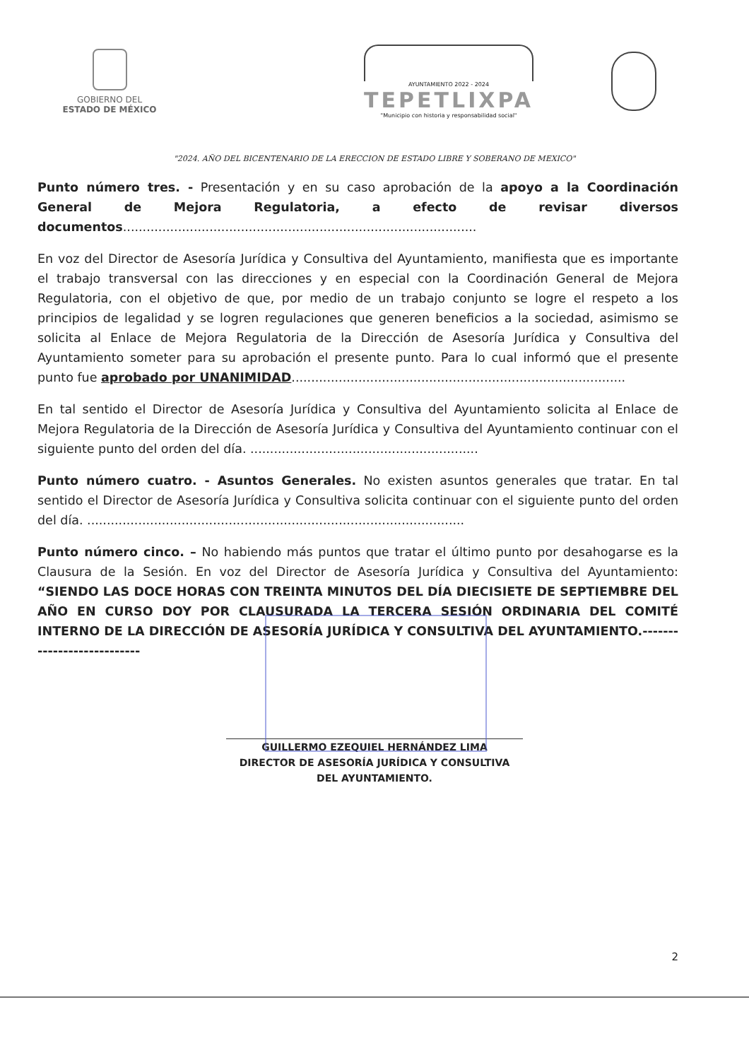GOBIERNO DEL
ESTADO DE MÉXICO
AYUNTAMIENTO 2022 - 2024
TEPETLIXPA
"Municipio con historia y responsabilidad social"
"2024. AÑO DEL BICENTENARIO DE LA ERECCION DE ESTADO LIBRE Y SOBERANO DE MEXICO"
Punto número tres. - Presentación y en su caso aprobación de la apoyo a la Coordinación General de Mejora Regulatoria, a efecto de revisar diversos documentos..........................................................................................
En voz del Director de Asesoría Jurídica y Consultiva del Ayuntamiento, manifiesta que es importante el trabajo transversal con las direcciones y en especial con la Coordinación General de Mejora Regulatoria, con el objetivo de que, por medio de un trabajo conjunto se logre el respeto a los principios de legalidad y se logren regulaciones que generen beneficios a la sociedad, asimismo se solicita al Enlace de Mejora Regulatoria de la Dirección de Asesoría Jurídica y Consultiva del Ayuntamiento someter para su aprobación el presente punto. Para lo cual informó que el presente punto fue aprobado por UNANIMIDAD.....................................................................................
En tal sentido el Director de Asesoría Jurídica y Consultiva del Ayuntamiento solicita al Enlace de Mejora Regulatoria de la Dirección de Asesoría Jurídica y Consultiva del Ayuntamiento continuar con el siguiente punto del orden del día. ..........................................................
Punto número cuatro. - Asuntos Generales. No existen asuntos generales que tratar. En tal sentido el Director de Asesoría Jurídica y Consultiva solicita continuar con el siguiente punto del orden del día. ................................................................................................
Punto número cinco. – No habiendo más puntos que tratar el último punto por desahogarse es la Clausura de la Sesión. En voz del Director de Asesoría Jurídica y Consultiva del Ayuntamiento: “SIENDO LAS DOCE HORAS CON TREINTA MINUTOS DEL DÍA DIECISIETE DE SEPTIEMBRE DEL AÑO EN CURSO DOY POR CLAUSURADA LA TERCERA SESIÓN ORDINARIA DEL COMITÉ INTERNO DE LA DIRECCIÓN DE ASESORÍA JURÍDICA Y CONSULTIVA DEL AYUNTAMIENTO.---------------------------
GUILLERMO EZEQUIEL HERNÁNDEZ LIMA
DIRECTOR DE ASESORÍA JURÍDICA Y CONSULTIVA
DEL AYUNTAMIENTO.
2